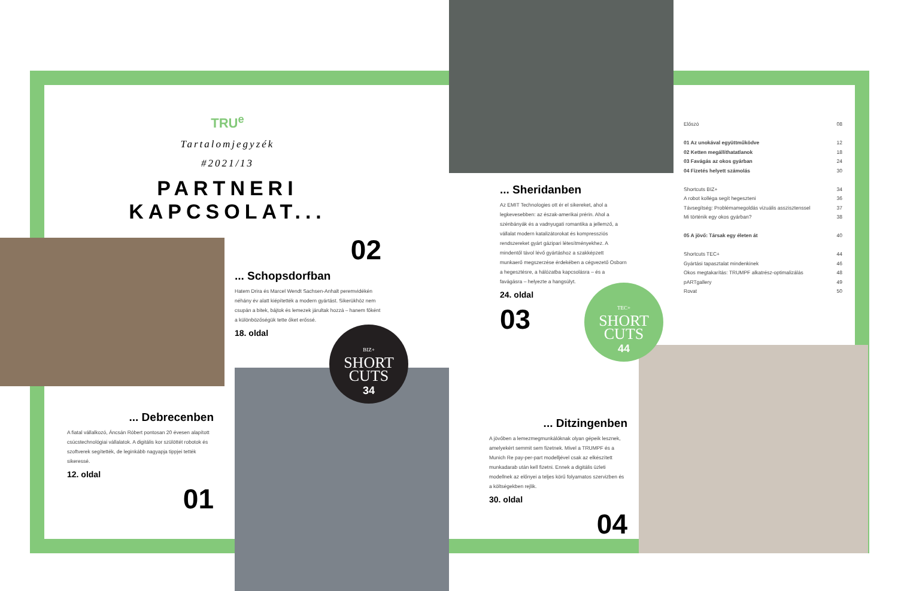BIZ+
SHORT
CUTS
34
TEC+
SHORT
CUTS
44
TRU<sup>e</sup>
Tartalomjegyzék
#2021/13
PARTNERI KAPCSOLAT...
02
... Schopsdorfban
Hatem Drira és Marcel Wendt Sachsen-Anhalt peremvidékén néhány év alatt kiépítették a modern gyártást. Sikerükhöz nem csupán a bitek, bájtok és lemezek járultak hozzá – hanem főként a különbözőségük tette őket erőssé.
18. oldal
... Debrecenben
A fiatal vállalkozó, Áncsán Róbert pontosan 20 évesen alapított csúcstechnológiai vállalatok. A digitális kor szülöttét robotok és szoftverek segítették, de leginkább nagyapja tippjei tették sikeressé.
12. oldal
01
... Sheridanben
Az EMIT Technologies ott ér el sikereket, ahol a legkevesebben: az észak-amerikai prérin. Ahol a szénbányák és a vadnyugati romantika a jellemző, a vállalat modern katalizátorokat és kompressziós rendszereket gyárt gázipari létesítményekhez. A mindentől távol lévő gyártáshoz a szakképzett munkaerő megszerzése érdekében a cégvezető Osborn a hegesztésre, a hálózatba kapcsolásra – és a favágásra – helyezte a hangsúlyt.
24. oldal
03
... Ditzingenben
A jövőben a lemezmegmunkálóknak olyan gépeik lesznek, amelyekért semmit sem fizetnek. Mivel a TRUMPF és a Munich Re pay-per-part modelljével csak az elkészített munkadarab után kell fizetni. Ennek a digitális üzleti modellnek az előnyei a teljes körű folyamatos szervizben és a költségekben rejlik.
30. oldal
04
Előszó 08
01 Az unokával együttműködve 12
02 Ketten megállíthatatlanok 18
03 Favágás az okos gyárban 24
04 Fizetés helyett számolás 30
Shortcuts BIZ+ 34
A robot kolléga segít hegeszteni 36
Távsegítség: Problémamegoldás vizuális asszisztenssel 37
Mi történik egy okos gyárban? 38
05 A jövő: Társak egy életen át 40
Shortcuts TEC+ 44
Gyártási tapasztalat mindenkinek 46
Okos megtakarítás: TRUMPF alkatrész-optimalizálás 48
pARTgallery 49
Rovat 50